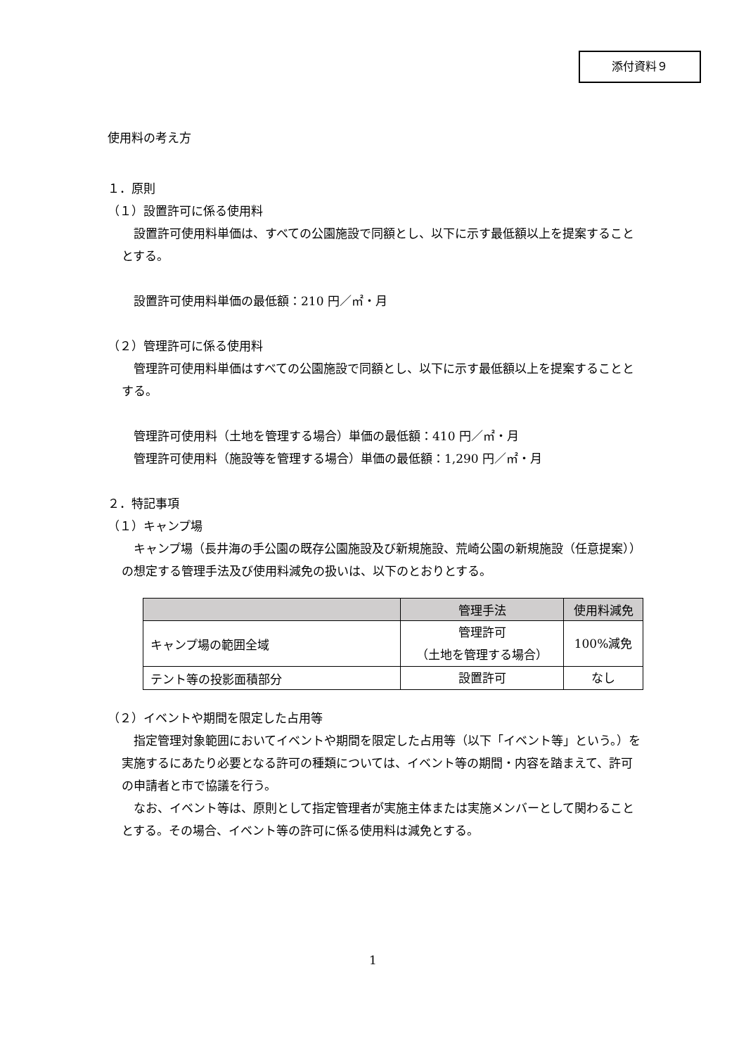添付資料９
使用料の考え方
１．原則
（１）設置許可に係る使用料
　設置許可使用料単価は、すべての公園施設で同額とし、以下に示す最低額以上を提案することとする。
設置許可使用料単価の最低額：210 円／㎡・月
（２）管理許可に係る使用料
　管理許可使用料単価はすべての公園施設で同額とし、以下に示す最低額以上を提案することとする。
管理許可使用料（土地を管理する場合）単価の最低額：410 円／㎡・月
管理許可使用料（施設等を管理する場合）単価の最低額：1,290 円／㎡・月
２．特記事項
（１）キャンプ場
　キャンプ場（長井海の手公園の既存公園施設及び新規施設、荒崎公園の新規施設（任意提案））の想定する管理手法及び使用料減免の扱いは、以下のとおりとする。
| | 管理手法 | 使用料減免 |
| --- | --- | --- |
| キャンプ場の範囲全域 | 管理許可 （土地を管理する場合） | 100%減免 |
| テント等の投影面積部分 | 設置許可 | なし |
（２）イベントや期間を限定した占用等
　指定管理対象範囲においてイベントや期間を限定した占用等（以下「イベント等」という。）を実施するにあたり必要となる許可の種類については、イベント等の期間・内容を踏まえて、許可の申請者と市で協議を行う。
　なお、イベント等は、原則として指定管理者が実施主体または実施メンバーとして関わることとする。その場合、イベント等の許可に係る使用料は減免とする。
1